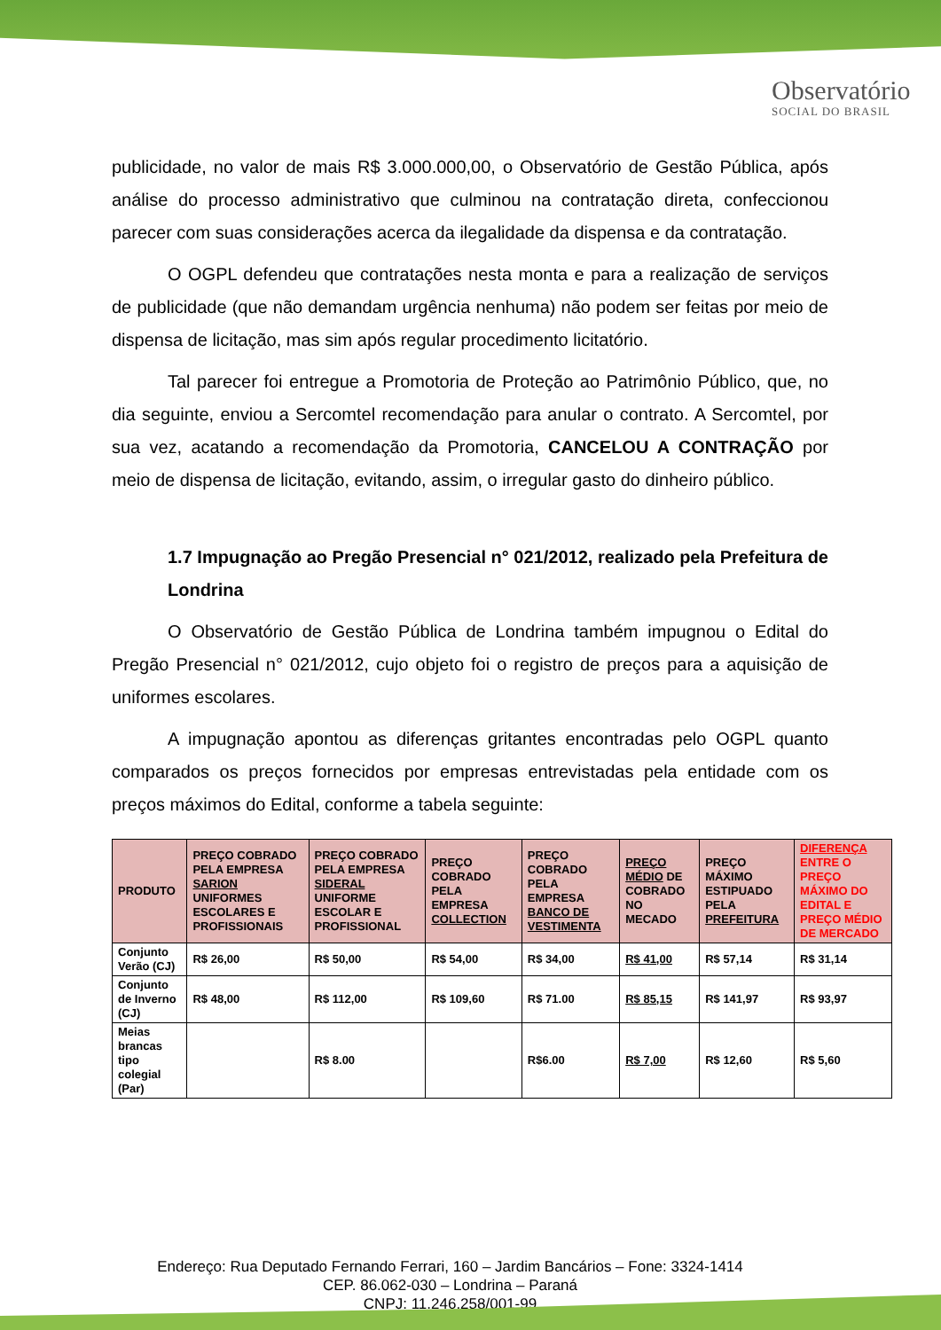Observatório
SOCIAL DO BRASIL
publicidade, no valor de mais R$ 3.000.000,00, o Observatório de Gestão Pública, após análise do processo administrativo que culminou na contratação direta, confeccionou parecer com suas considerações acerca da ilegalidade da dispensa e da contratação.
O OGPL defendeu que contratações nesta monta e para a realização de serviços de publicidade (que não demandam urgência nenhuma) não podem ser feitas por meio de dispensa de licitação, mas sim após regular procedimento licitatório.
Tal parecer foi entregue a Promotoria de Proteção ao Patrimônio Público, que, no dia seguinte, enviou a Sercomtel recomendação para anular o contrato. A Sercomtel, por sua vez, acatando a recomendação da Promotoria, CANCELOU A CONTRAÇÃO por meio de dispensa de licitação, evitando, assim, o irregular gasto do dinheiro público.
1.7 Impugnação ao Pregão Presencial n° 021/2012, realizado pela Prefeitura de Londrina
O Observatório de Gestão Pública de Londrina também impugnou o Edital do Pregão Presencial n° 021/2012, cujo objeto foi o registro de preços para a aquisição de uniformes escolares.
A impugnação apontou as diferenças gritantes encontradas pelo OGPL quanto comparados os preços fornecidos por empresas entrevistadas pela entidade com os preços máximos do Edital, conforme a tabela seguinte:
| PRODUTO | PREÇO COBRADO PELA EMPRESA SARION UNIFORMES ESCOLARES E PROFISSIONAIS | PREÇO COBRADO PELA EMPRESA SIDERAL UNIFORME ESCOLAR E PROFISSIONAL | PREÇO COBRADO PELA EMPRESA COLLECTION | PREÇO COBRADO PELA EMPRESA BANCO DE VESTIMENTA | PREÇO MÉDIO DE COBRADO NO MECADO | PREÇO MÁXIMO ESTIPUADO PELA PREFEITURA | DIFERENÇA ENTRE O PREÇO MÁXIMO DO EDITAL E PREÇO MÉDIO DE MERCADO |
| --- | --- | --- | --- | --- | --- | --- | --- |
| Conjunto Verão (CJ) | R$ 26,00 | R$ 50,00 | R$ 54,00 | R$ 34,00 | R$ 41,00 | R$ 57,14 | R$ 31,14 |
| Conjunto de Inverno (CJ) | R$ 48,00 | R$ 112,00 | R$ 109,60 | R$ 71.00 | R$ 85,15 | R$ 141,97 | R$ 93,97 |
| Meias brancas tipo colegial (Par) | | R$ 8.00 | | R$6.00 | R$ 7,00 | R$ 12,60 | R$ 5,60 |
Endereço: Rua Deputado Fernando Ferrari, 160 – Jardim Bancários – Fone: 3324-1414
CEP. 86.062-030 – Londrina – Paraná
CNPJ: 11.246.258/001-99